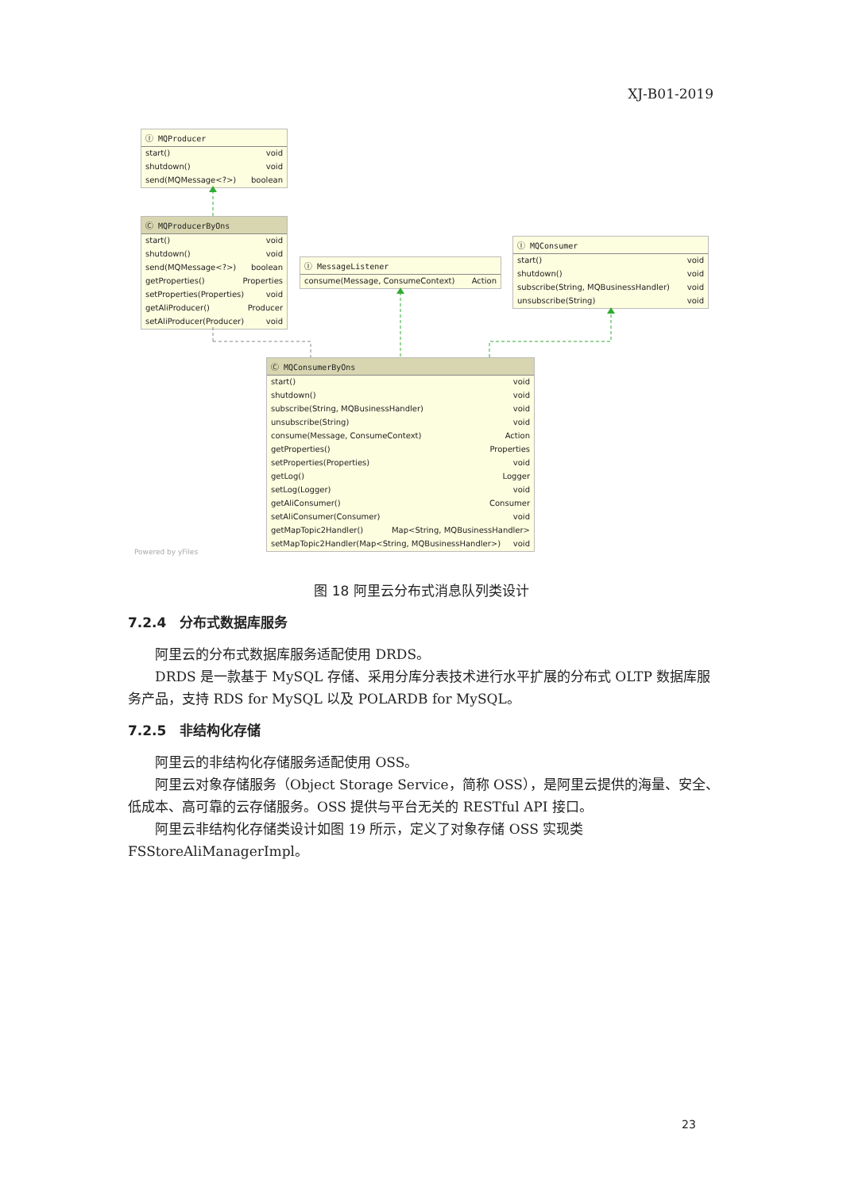XJ-B01-2019
Ⓘ MQProducer
start() void
shutdown() void
send(MQMessage<?>) boolean
Ⓒ MQProducerByOns
start() void
shutdown() void
send(MQMessage<?>) boolean
getProperties() Properties
setProperties(Properties) void
getAliProducer() Producer
setAliProducer(Producer) void
Ⓘ MessageListener
consume(Message, ConsumeContext) Action
Ⓘ MQConsumer
start() void
shutdown() void
subscribe(String, MQBusinessHandler) void
unsubscribe(String) void
Ⓒ MQConsumerByOns
start() void
shutdown() void
subscribe(String, MQBusinessHandler) void
unsubscribe(String) void
consume(Message, ConsumeContext) Action
getProperties() Properties
setProperties(Properties) void
getLog() Logger
setLog(Logger) void
getAliConsumer() Consumer
setAliConsumer(Consumer) void
getMapTopic2Handler() Map<String, MQBusinessHandler>
setMapTopic2Handler(Map<String, MQBusinessHandler>) void
Powered by yFiles
图 18 阿里云分布式消息队列类设计
7.2.4　分布式数据库服务
阿里云的分布式数据库服务适配使用 DRDS。
DRDS 是一款基于 MySQL 存储、采用分库分表技术进行水平扩展的分布式 OLTP 数据库服务产品，支持 RDS for MySQL 以及 POLARDB for MySQL。
7.2.5　非结构化存储
阿里云的非结构化存储服务适配使用 OSS。
阿里云对象存储服务（Object Storage Service，简称 OSS），是阿里云提供的海量、安全、低成本、高可靠的云存储服务。OSS 提供与平台无关的 RESTful API 接口。
阿里云非结构化存储类设计如图 19 所示，定义了对象存储 OSS 实现类 FSStoreAliManagerImpl。
23